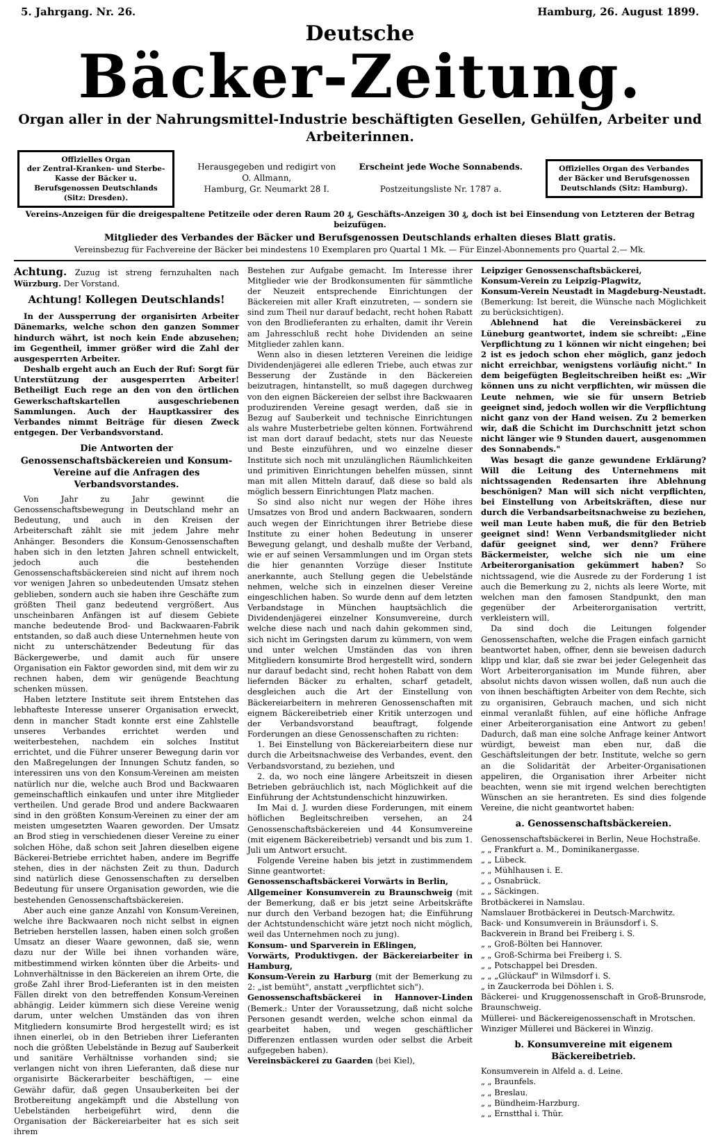5. Jahrgang. Nr. 26. Hamburg, 26. August 1899.
Deutsche
Bäcker-Zeitung.
Organ aller in der Nahrungsmittel-Industrie beschäftigten Gesellen, Gehülfen, Arbeiter und Arbeiterinnen.
Offizielles Organ
der Zentral-Kranken- und Sterbe-Kasse der Bäcker u. Berufsgenossen Deutschlands
(Sitz: Dresden).
Herausgegeben und redigirt von
O. Allmann,
Hamburg, Gr. Neumarkt 28 I.
Erscheint jede Woche Sonnabends.
Postzeitungsliste Nr. 1787 a.
Offizielles Organ des Verbandes der Bäcker und Berufsgenossen Deutschlands (Sitz: Hamburg).
Vereins-Anzeigen für die dreigespaltene Petitzeile oder deren Raum 20 ₰, Geschäfts-Anzeigen 30 ₰, doch ist bei Einsendung von Letzteren der Betrag beizufügen.
Mitglieder des Verbandes der Bäcker und Berufsgenossen Deutschlands erhalten dieses Blatt gratis.
Vereinsbezug für Fachvereine der Bäcker bei mindestens 10 Exemplaren pro Quartal 1 Mk. — Für Einzel-Abonnements pro Quartal 2.— Mk.
Achtung. Zuzug ist streng fernzuhalten nach Würzburg. Der Vorstand.
Achtung! Kollegen Deutschlands!
In der Aussperrung der organisirten Arbeiter Dänemarks, welche schon den ganzen Sommer hindurch währt, ist noch kein Ende abzusehen; im Gegentheil, immer größer wird die Zahl der ausgesperrten Arbeiter.
Deshalb ergeht auch an Euch der Ruf: Sorgt für Unterstützung der ausgesperrten Arbeiter! Betheiligt Euch rege an den von den örtlichen Gewerkschaftskartellen ausgeschriebenen Sammlungen. Auch der Hauptkassirer des Verbandes nimmt Beiträge für diesen Zweck entgegen. Der Verbandsvorstand.
Die Antworten der Genossenschaftsbäckereien und Konsum-Vereine auf die Anfragen des Verbandsvorstandes.
Von Jahr zu Jahr gewinnt die Genossenschaftsbewegung in Deutschland mehr an Bedeutung, und auch in den Kreisen der Arbeiterschaft zählt sie mit jedem Jahre mehr Anhänger. Besonders die Konsum-Genossenschaften haben sich in den letzten Jahren schnell entwickelt, jedoch auch die bestehenden Genossenschaftsbäckereien sind nicht auf ihrem noch vor wenigen Jahren so unbedeutenden Umsatz stehen geblieben, sondern auch sie haben ihre Geschäfte zum größten Theil ganz bedeutend vergrößert. Aus unscheinbaren Anfängen ist auf diesem Gebiete manche bedeutende Brod- und Backwaaren-Fabrik entstanden, so daß auch diese Unternehmen heute von nicht zu unterschätzender Bedeutung für das Bäckergewerbe, und damit auch für unsere Organisation ein Faktor geworden sind, mit dem wir zu rechnen haben, dem wir genügende Beachtung schenken müssen.
Haben letztere Institute seit ihrem Entstehen das lebhafteste Interesse unserer Organisation erweckt, denn in mancher Stadt konnte erst eine Zahlstelle unseres Verbandes errichtet werden und weiterbestehen, nachdem ein solches Institut errichtet, und die Führer unserer Bewegung darin vor den Maßregelungen der Innungen Schutz fanden, so interessiren uns von den Konsum-Vereinen am meisten natürlich nur die, welche auch Brod und Backwaaren gemeinschaftlich einkaufen und unter ihre Mitglieder vertheilen. Und gerade Brod und andere Backwaaren sind in den größten Konsum-Vereinen zu einer der am meisten umgesetzten Waaren geworden. Der Umsatz an Brod stieg in verschiedenen dieser Vereine zu einer solchen Höhe, daß schon seit Jahren dieselben eigene Bäckerei-Betriebe errichtet haben, andere im Begriffe stehen, dies in der nächsten Zeit zu thun. Dadurch sind natürlich diese Genossenschaften zu derselben Bedeutung für unsere Organisation geworden, wie die bestehenden Genossenschaftsbäckereien.
Aber auch eine ganze Anzahl von Konsum-Vereinen, welche ihre Backwaaren noch nicht selbst in eignen Betrieben herstellen lassen, haben einen solch großen Umsatz an dieser Waare gewonnen, daß sie, wenn dazu nur der Wille bei ihnen vorhanden wäre, mitbestimmend wirken könnten über die Arbeits- und Lohnverhältnisse in den Bäckereien an ihrem Orte, die große Zahl ihrer Brod-Lieferanten ist in den meisten Fällen direkt von den betreffenden Konsum-Vereinen abhängig. Leider kümmern sich diese Vereine wenig darum, unter welchen Umständen das von ihren Mitgliedern konsumirte Brod hergestellt wird; es ist ihnen einerlei, ob in den Betrieben ihrer Lieferanten noch die größten Uebelstände in Bezug auf Sauberkeit und sanitäre Verhältnisse vorhanden sind; sie verlangen nicht von ihren Lieferanten, daß diese nur organisirte Bäckerarbeiter beschäftigen, — eine Gewähr dafür, daß gegen Unsauberkeiten bei der Brotbereitung angekämpft und die Abstellung von Uebelständen herbeigeführt wird, denn die Organisation der Bäckereiarbeiter hat es sich seit ihrem
Bestehen zur Aufgabe gemacht. Im Interesse ihrer Mitglieder wie der Brodkonsumenten für sämmtliche der Neuzeit entsprechende Einrichtungen der Bäckereien mit aller Kraft einzutreten, — sondern sie sind zum Theil nur darauf bedacht, recht hohen Rabatt von den Brodlieferanten zu erhalten, damit ihr Verein am Jahresschluß recht hohe Dividenden an seine Mitglieder zahlen kann.
Wenn also in diesen letzteren Vereinen die leidige Dividendenjägerei alle edleren Triebe, auch etwas zur Besserung der Zustände in den Bäckereien beizutragen, hintanstellt, so muß dagegen durchweg von den eignen Bäckereien der selbst ihre Backwaaren produzirenden Vereine gesagt werden, daß sie in Bezug auf Sauberkeit und technische Einrichtungen als wahre Musterbetriebe gelten können. Fortwährend ist man dort darauf bedacht, stets nur das Neueste und Beste einzuführen, und wo einzelne dieser Institute sich noch mit unzulänglichen Räumlichkeiten und primitiven Einrichtungen behelfen müssen, sinnt man mit allen Mitteln darauf, daß diese so bald als möglich bessern Einrichtungen Platz machen.
So sind also nicht nur wegen der Höhe ihres Umsatzes von Brod und andern Backwaaren, sondern auch wegen der Einrichtungen ihrer Betriebe diese Institute zu einer hohen Bedeutung in unserer Bewegung gelangt, und deshalb mußte der Verband, wie er auf seinen Versammlungen und im Organ stets die hier genannten Vorzüge dieser Institute anerkannte, auch Stellung gegen die Uebelstände nehmen, welche sich in einzelnen dieser Vereine eingeschlichen haben. So wurde denn auf dem letzten Verbandstage in München hauptsächlich die Dividendenjägerei einzelner Konsumvereine, durch welche diese nach und nach dahin gekommen sind, sich nicht im Geringsten darum zu kümmern, von wem und unter welchen Umständen das von ihren Mitgliedern konsumirte Brod hergestellt wird, sondern nur darauf bedacht sind, recht hohen Rabatt von dem liefernden Bäcker zu erhalten, scharf getadelt, desgleichen auch die Art der Einstellung von Bäckereiarbeitern in mehreren Genossenschaften mit eignem Bäckereibetrieb einer Kritik unterzogen und der Verbandsvorstand beauftragt, folgende Forderungen an diese Genossenschaften zu richten:
1. Bei Einstellung von Bäckereiarbeitern diese nur durch die Arbeitsnachweise des Verbandes, event. den Verbandsvorstand, zu beziehen, und
2. da, wo noch eine längere Arbeitszeit in diesen Betrieben gebräuchlich ist, nach Möglichkeit auf die Einführung der Achtstundenschicht hinzuwirken.
Im Mai d. J. wurden diese Forderungen, mit einem höflichen Begleitschreiben versehen, an 24 Genossenschaftsbäckereien und 44 Konsumvereine (mit eigenem Bäckereibetrieb) versandt und bis zum 1. Juli um Antwort ersucht.
Folgende Vereine haben bis jetzt in zustimmendem Sinne geantwortet:
Genossenschaftsbäckerei Vorwärts in Berlin,
Allgemeiner Konsumverein zu Braunschweig (mit der Bemerkung, daß er bis jetzt seine Arbeitskräfte nur durch den Verband bezogen hat; die Einführung der Achtstundenschicht wäre jetzt noch nicht möglich, weil das Unternehmen noch zu jung).
Konsum- und Sparverein in Eßlingen,
Vorwärts, Produktivgen. der Bäckereiarbeiter in Hamburg,
Konsum-Verein zu Harburg (mit der Bemerkung zu 2: „ist bemüht", anstatt „verpflichtet sich").
Genossenschaftsbäckerei in Hannover-Linden (Bemerk.: Unter der Voraussetzung, daß nicht solche Personen gesandt werden, welche schon einmal da gearbeitet haben, und wegen geschäftlicher Differenzen entlassen wurden oder selbst die Arbeit aufgegeben haben).
Vereinsbäckerei zu Gaarden (bei Kiel),
Leipziger Genossenschaftsbäckerei,
Konsum-Verein zu Leipzig-Plagwitz,
Konsum-Verein Neustadt in Magdeburg-Neustadt. (Bemerkung: Ist bereit, die Wünsche nach Möglichkeit zu berücksichtigen).
Ablehnend hat die Vereinsbäckerei zu Lüneburg geantwortet, indem sie schreibt: „Eine Verpflichtung zu 1 können wir nicht eingehen; bei 2 ist es jedoch schon eher möglich, ganz jedoch nicht erreichbar, wenigstens vorläufig nicht." In dem beigefügten Begleitschreiben heißt es: „Wir können uns zu nicht verpflichten, wir müssen die Leute nehmen, wie sie für unsern Betrieb geeignet sind, jedoch wollen wir die Verpflichtung nicht ganz von der Hand weisen. Zu 2 bemerken wir, daß die Schicht im Durchschnitt jetzt schon nicht länger wie 9 Stunden dauert, ausgenommen des Sonnabends."
Was besagt die ganze gewundene Erklärung? Will die Leitung des Unternehmens mit nichtssagenden Redensarten ihre Ablehnung beschönigen? Man will sich nicht verpflichten, bei Einstellung von Arbeitskräften, diese nur durch die Verbandsarbeitsnachweise zu beziehen, weil man Leute haben muß, die für den Betrieb geeignet sind! Wenn Verbandsmitglieder nicht dafür geeignet sind, wer denn? Frühere Bäckermeister, welche sich nie um eine Arbeiterorganisation gekümmert haben? So nichtssagend, wie die Ausrede zu der Forderung 1 ist auch die Bemerkung zu 2, nichts als leere Worte, mit welchen man den famosen Standpunkt, den man gegenüber der Arbeiterorganisation vertritt, verkleistern will.
Da sind doch die Leitungen folgender Genossenschaften, welche die Fragen einfach garnicht beantwortet haben, offner, denn sie beweisen dadurch klipp und klar, daß sie zwar bei jeder Gelegenheit das Wort Arbeiterorganisation im Munde führen, aber absolut nichts davon wissen wollen, daß nun auch die von ihnen beschäftigten Arbeiter von dem Rechte, sich zu organisiren, Gebrauch machen, und sich nicht einmal veranlaßt fühlen, auf eine höfliche Anfrage einer Arbeiterorganisation eine Antwort zu geben! Dadurch, daß man eine solche Anfrage keiner Antwort würdigt, beweist man eben nur, daß die Geschäftsleitungen der betr. Institute, welche so gern an die Solidarität der Arbeiter-Organisationen appeliren, die Organisation ihrer Arbeiter nicht beachten, wenn sie mit irgend welchen berechtigten Wünschen an sie herantreten. Es sind dies folgende Vereine, die nicht geantwortet haben:
a. Genossenschaftsbäckereien.
Genossenschaftsbäckerei in Berlin, Neue Hochstraße.
„ „ Frankfurt a. M., Dominikanergasse.
„ „ Lübeck.
„ „ Mühlhausen i. E.
„ „ Osnabrück.
„ „ Säckingen.
Brotbäckerei in Namslau.
Namslauer Brotbäckerei in Deutsch-Marchwitz.
Back- und Konsumverein in Bräunsdorf i. S.
Backverein in Brand bei Freiberg i. S.
„ „ Groß-Bölten bei Hannover.
„ „ Groß-Schirma bei Freiberg i. S.
„ „ Potschappel bei Dresden.
„ „ „Glückauf" in Wilmsdorf i. S.
„ in Zauckerroda bei Döhlen i. S.
Bäckerei- und Kruggenossenschaft in Groß-Brunsrode, Braunschweig.
Müllerei- und Bäckereigenossenschaft in Mrotschen.
Winziger Müllerei und Bäckerei in Winzig.
b. Konsumvereine mit eigenem Bäckereibetrieb.
Konsumverein in Alfeld a. d. Leine.
„ „ Braunfels.
„ „ Breslau.
„ „ Bündheim-Harzburg.
„ „ Ernstthal i. Thür.